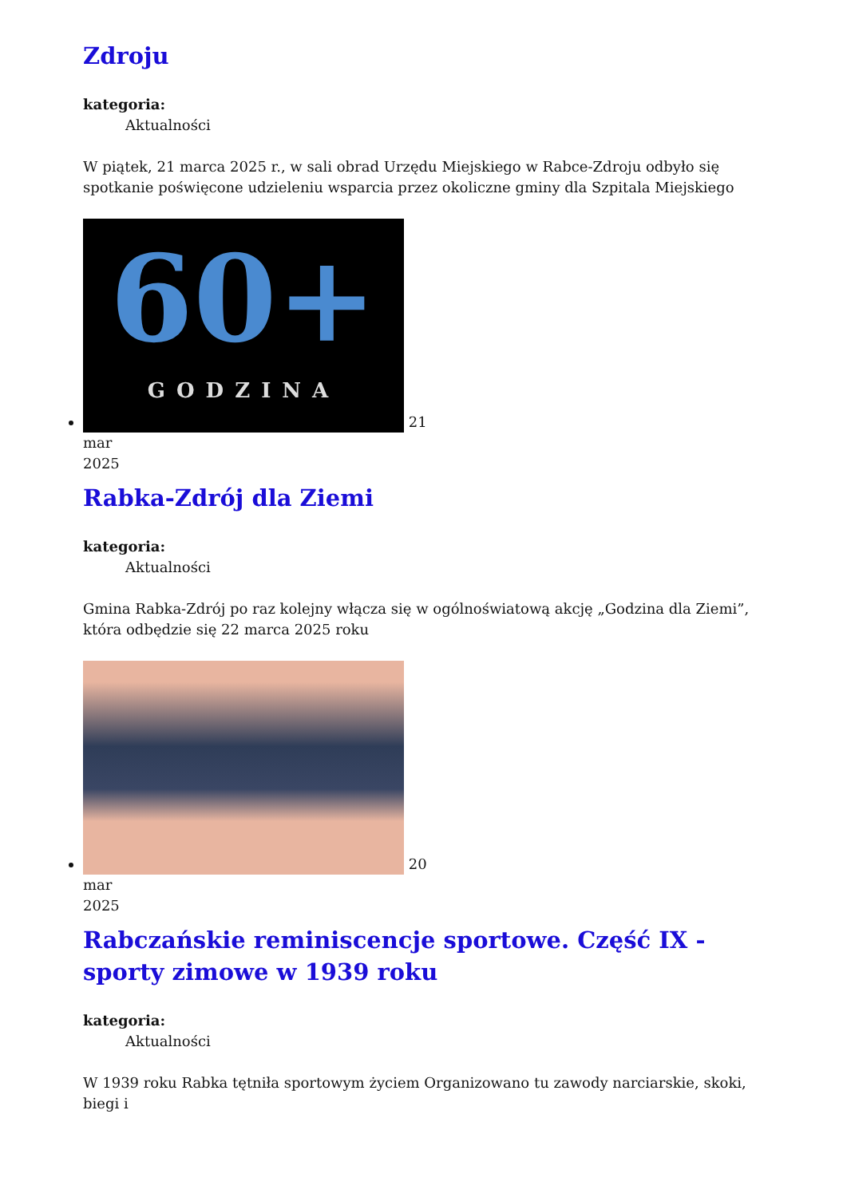Zdroju
kategoria:
Aktualności
W piątek, 21 marca 2025 r., w sali obrad Urzędu Miejskiego w Rabce-Zdroju odbyło się spotkanie poświęcone udzieleniu wsparcia przez okoliczne gminy dla Szpitala Miejskiego
60+ GODZINA
21
mar
2025
Rabka-Zdrój dla Ziemi
kategoria:
Aktualności
Gmina Rabka-Zdrój po raz kolejny włącza się w ogólnoświatową akcję „Godzina dla Ziemi”, która odbędzie się 22 marca 2025 roku
20
mar
2025
Rabczańskie reminiscencje sportowe. Część IX - sporty zimowe w 1939 roku
kategoria:
Aktualności
W 1939 roku Rabka tętniła sportowym życiem Organizowano tu zawody narciarskie, skoki, biegi i